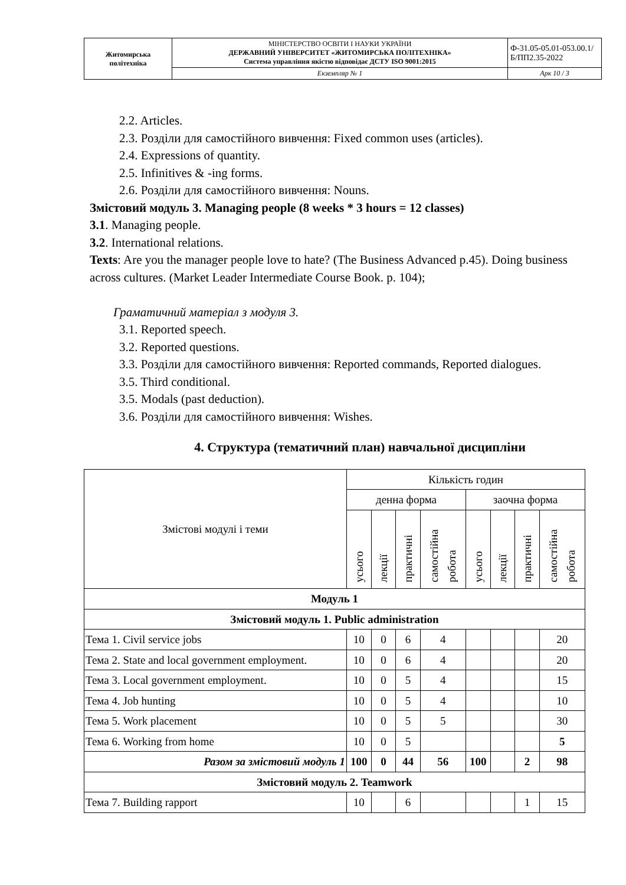| Житомирська політехніка | МІНІСТЕРСТВО ОСВІТИ І НАУКИ УКРАЇНИ ДЕРЖАВНИЙ УНІВЕРСИТЕТ «ЖИТОМИРСЬКА ПОЛІТЕХНІКА» Система управління якістю відповідає ДСТУ ISO 9001:2015 | Ф-31.05-05.01-053.00.1/Б/ПП2.35-2022 |
| | Екземпляр № 1 | Арк 10 / 3 |
2.2. Articles.
2.3. Розділи для самостійного вивчення: Fixed common uses (articles).
2.4. Expressions of quantity.
2.5. Infinitives & -ing forms.
2.6. Розділи для самостійного вивчення: Nouns.
Змістовий модуль 3. Managing people (8 weeks * 3 hours = 12 classes)
3.1. Managing people.
3.2. International relations.
Texts: Are you the manager people love to hate? (The Business Advanced p.45). Doing business across cultures. (Market Leader Intermediate Course Book. p. 104);
Граматичний матеріал з модуля 3.
3.1. Reported speech.
3.2. Reported questions.
3.3. Розділи для самостійного вивчення: Reported commands, Reported dialogues.
3.5. Third conditional.
3.5. Modals (past deduction).
3.6. Розділи для самостійного вивчення: Wishes.
4. Структура (тематичний план) навчальної дисципліни
| Змістові модулі і теми | Кількість годин | | | | | | | |
| --- | --- | --- | --- | --- | --- | --- | --- | --- |
| | денна форма | | | | заочна форма | | | |
| | усього | лекції | практичні | самостійна робота | усього | лекції | практичні | самостійна робота |
| Модуль 1 | | | | | | | | |
| Змістовий модуль 1. Public administration | | | | | | | | |
| Тема 1. Civil service jobs | 10 | 0 | 6 | 4 | | | | 20 |
| Тема 2. State and local government employment. | 10 | 0 | 6 | 4 | | | | 20 |
| Тема 3. Local government employment. | 10 | 0 | 5 | 4 | | | | 15 |
| Тема 4. Job hunting | 10 | 0 | 5 | 4 | | | | 10 |
| Тема 5. Work placement | 10 | 0 | 5 | 5 | | | | 30 |
| Тема 6. Working from home | 10 | 0 | 5 | | | | | 5 |
| Разом за змістовий модуль 1 | 100 | 0 | 44 | 56 | 100 | | 2 | 98 |
| Змістовий модуль 2. Teamwork | | | | | | | | |
| Тема 7. Building rapport | 10 | | 6 | | | | 1 | 15 |